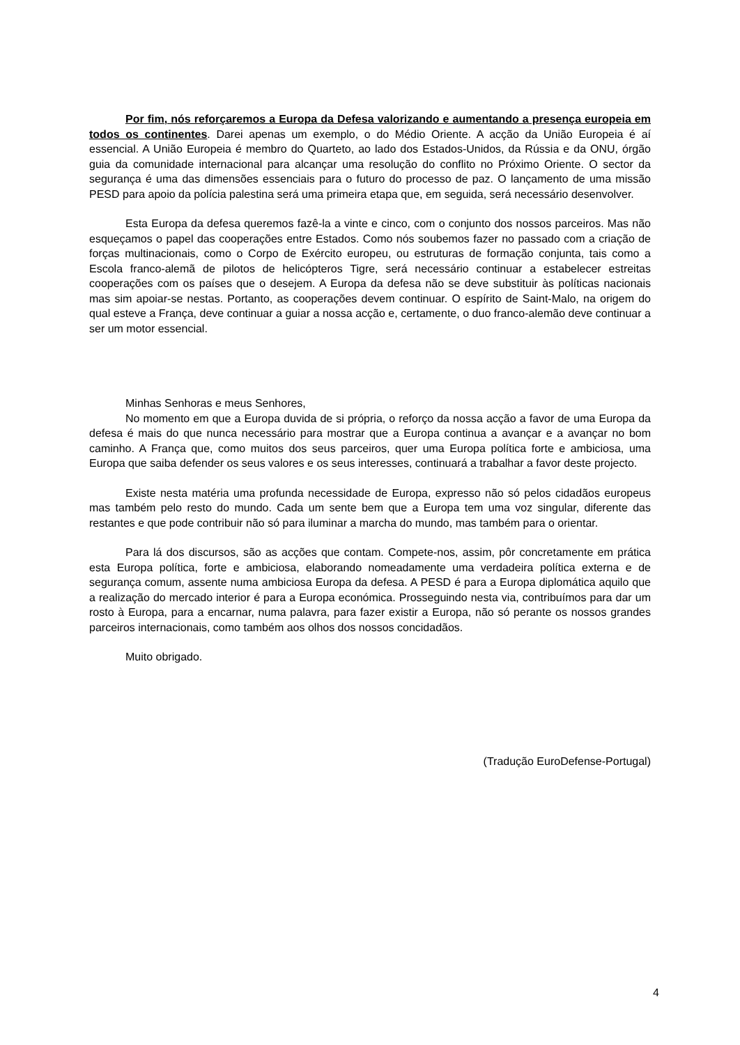Por fim, nós reforçaremos a Europa da Defesa valorizando e aumentando a presença europeia em todos os continentes. Darei apenas um exemplo, o do Médio Oriente. A acção da União Europeia é aí essencial. A União Europeia é membro do Quarteto, ao lado dos Estados-Unidos, da Rússia e da ONU, órgão guia da comunidade internacional para alcançar uma resolução do conflito no Próximo Oriente. O sector da segurança é uma das dimensões essenciais para o futuro do processo de paz. O lançamento de uma missão PESD para apoio da polícia palestina será uma primeira etapa que, em seguida, será necessário desenvolver.
Esta Europa da defesa queremos fazê-la a vinte e cinco, com o conjunto dos nossos parceiros. Mas não esqueçamos o papel das cooperações entre Estados. Como nós soubemos fazer no passado com a criação de forças multinacionais, como o Corpo de Exército europeu, ou estruturas de formação conjunta, tais como a Escola franco-alemã de pilotos de helicópteros Tigre, será necessário continuar a estabelecer estreitas cooperações com os países que o desejem. A Europa da defesa não se deve substituir às políticas nacionais mas sim apoiar-se nestas. Portanto, as cooperações devem continuar. O espírito de Saint-Malo, na origem do qual esteve a França, deve continuar a guiar a nossa acção e, certamente, o duo franco-alemão deve continuar a ser um motor essencial.
Minhas Senhoras e meus Senhores,
No momento em que a Europa duvida de si própria, o reforço da nossa acção a favor de uma Europa da defesa é mais do que nunca necessário para mostrar que a Europa continua a avançar e a avançar no bom caminho. A França que, como muitos dos seus parceiros, quer uma Europa política forte e ambiciosa, uma Europa que saiba defender os seus valores e os seus interesses, continuará a trabalhar a favor deste projecto.
Existe nesta matéria uma profunda necessidade de Europa, expresso não só pelos cidadãos europeus mas também pelo resto do mundo. Cada um sente bem que a Europa tem uma voz singular, diferente das restantes e que pode contribuir não só para iluminar a marcha do mundo, mas também para o orientar.
Para lá dos discursos, são as acções que contam. Compete-nos, assim, pôr concretamente em prática esta Europa política, forte e ambiciosa, elaborando nomeadamente uma verdadeira política externa e de segurança comum, assente numa ambiciosa Europa da defesa. A PESD é para a Europa diplomática aquilo que a realização do mercado interior é para a Europa económica. Prosseguindo nesta via, contribuímos para dar um rosto à Europa, para a encarnar, numa palavra, para fazer existir a Europa, não só perante os nossos grandes parceiros internacionais, como também aos olhos dos nossos concidadãos.
Muito obrigado.
(Tradução EuroDefense-Portugal)
4